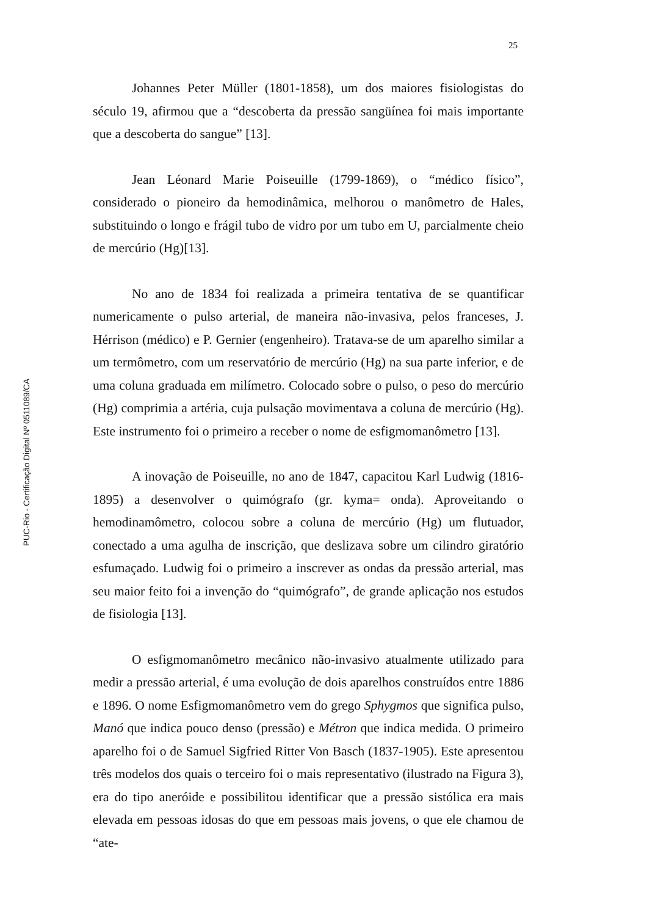25
PUC-Rio - Certificação Digital Nº 0511089/CA
Johannes Peter Müller (1801-1858), um dos maiores fisiologistas do século 19, afirmou que a “descoberta da pressão sangüínea foi mais importante que a descoberta do sangue” [13].
Jean Léonard Marie Poiseuille (1799-1869), o “médico físico”, considerado o pioneiro da hemodinâmica, melhorou o manômetro de Hales, substituindo o longo e frágil tubo de vidro por um tubo em U, parcialmente cheio de mercúrio (Hg)[13].
No ano de 1834 foi realizada a primeira tentativa de se quantificar numericamente o pulso arterial, de maneira não-invasiva, pelos franceses, J. Hérrison (médico) e P. Gernier (engenheiro). Tratava-se de um aparelho similar a um termômetro, com um reservatório de mercúrio (Hg) na sua parte inferior, e de uma coluna graduada em milímetro. Colocado sobre o pulso, o peso do mercúrio (Hg) comprimia a artéria, cuja pulsação movimentava a coluna de mercúrio (Hg). Este instrumento foi o primeiro a receber o nome de esfigmomanômetro [13].
A inovação de Poiseuille, no ano de 1847, capacitou Karl Ludwig (1816-1895) a desenvolver o quimógrafo (gr. kyma= onda). Aproveitando o hemodinamômetro, colocou sobre a coluna de mercúrio (Hg) um flutuador, conectado a uma agulha de inscrição, que deslizava sobre um cilindro giratório esfumaçado. Ludwig foi o primeiro a inscrever as ondas da pressão arterial, mas seu maior feito foi a invenção do “quimógrafo”, de grande aplicação nos estudos de fisiologia [13].
O esfigmomanômetro mecânico não-invasivo atualmente utilizado para medir a pressão arterial, é uma evolução de dois aparelhos construídos entre 1886 e 1896. O nome Esfigmomanômetro vem do grego Sphygmos que significa pulso, Manó que indica pouco denso (pressão) e Métron que indica medida. O primeiro aparelho foi o de Samuel Sigfried Ritter Von Basch (1837-1905). Este apresentou três modelos dos quais o terceiro foi o mais representativo (ilustrado na Figura 3), era do tipo aneróide e possibilitou identificar que a pressão sistólica era mais elevada em pessoas idosas do que em pessoas mais jovens, o que ele chamou de “ate-